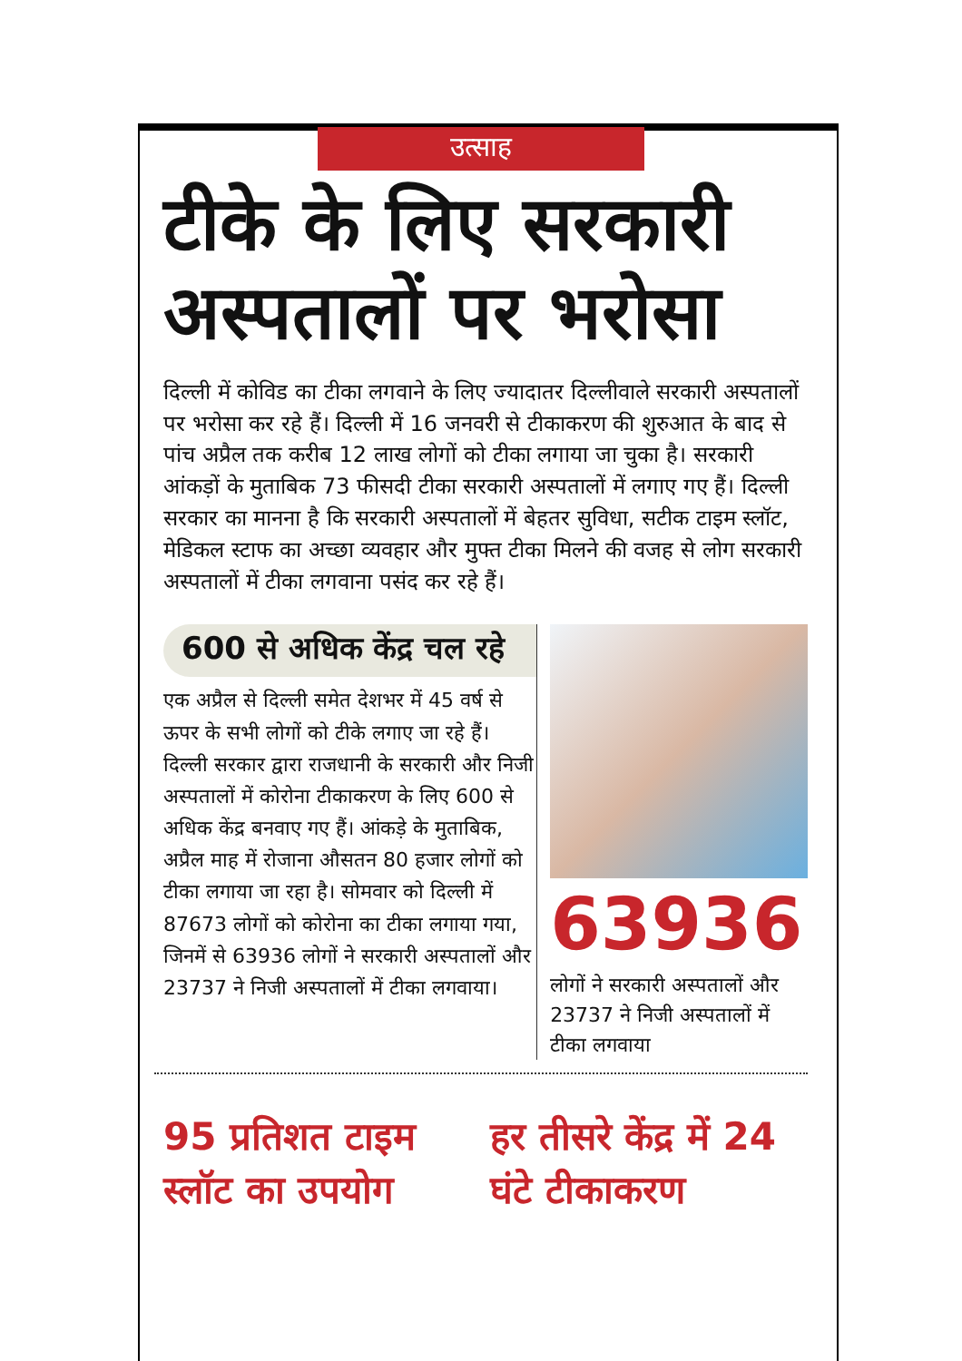उत्साह
टीके के लिए सरकारी अस्पतालों पर भरोसा
दिल्ली में कोविड का टीका लगवाने के लिए ज्यादातर दिल्लीवाले सरकारी अस्पतालों पर भरोसा कर रहे हैं। दिल्ली में 16 जनवरी से टीकाकरण की शुरुआत के बाद से पांच अप्रैल तक करीब 12 लाख लोगों को टीका लगाया जा चुका है। सरकारी आंकड़ों के मुताबिक 73 फीसदी टीका सरकारी अस्पतालों में लगाए गए हैं। दिल्ली सरकार का मानना है कि सरकारी अस्पतालों में बेहतर सुविधा, सटीक टाइम स्लॉट, मेडिकल स्टाफ का अच्छा व्यवहार और मुफ्त टीका मिलने की वजह से लोग सरकारी अस्पतालों में टीका लगवाना पसंद कर रहे हैं।
600 से अधिक केंद्र चल रहे
एक अप्रैल से दिल्ली समेत देशभर में 45 वर्ष से ऊपर के सभी लोगों को टीके लगाए जा रहे हैं। दिल्ली सरकार द्वारा राजधानी के सरकारी और निजी अस्पतालों में कोरोना टीकाकरण के लिए 600 से अधिक केंद्र बनवाए गए हैं। आंकड़े के मुताबिक, अप्रैल माह में रोजाना औसतन 80 हजार लोगों को टीका लगाया जा रहा है। सोमवार को दिल्ली में 87673 लोगों को कोरोना का टीका लगाया गया, जिनमें से 63936 लोगों ने सरकारी अस्पतालों और 23737 ने निजी अस्पतालों में टीका लगवाया।
63936
लोगों ने सरकारी अस्पतालों और 23737 ने निजी अस्पतालों में टीका लगवाया
95 प्रतिशत टाइम स्लॉट का उपयोग
हर तीसरे केंद्र में 24 घंटे टीकाकरण